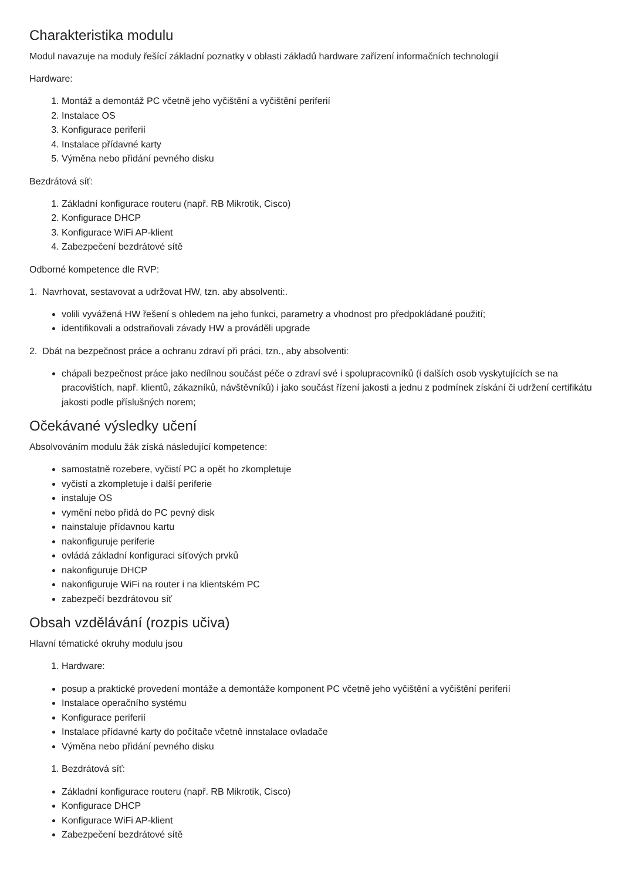Charakteristika modulu
Modul navazuje na moduly řešící základní poznatky v oblasti základů hardware zařízení informačních technologií
Hardware:
1. Montáž a demontáž PC včetně jeho vyčištění a vyčištění periferií
2. Instalace OS
3. Konfigurace periferií
4. Instalace přídavné karty
5. Výměna nebo přidání pevného disku
Bezdrátová síť:
1. Základní konfigurace routeru (např. RB Mikrotik, Cisco)
2. Konfigurace DHCP
3. Konfigurace WiFi AP-klient
4. Zabezpečení bezdrátové sítě
Odborné kompetence dle RVP:
1. Navrhovat, sestavovat a udržovat HW, tzn. aby absolventi:.
volili vyvážená HW řešení s ohledem na jeho funkci, parametry a vhodnost pro předpokládané použití;
identifikovali a odstraňovali závady HW a prováděli upgrade
2. Dbát na bezpečnost práce a ochranu zdraví při práci, tzn., aby absolventi:
chápali bezpečnost práce jako nedílnou součást péče o zdraví své i spolupracovníků (i dalších osob vyskytujících se na pracovištích, např. klientů, zákazníků, návštěvníků) i jako součást řízení jakosti a jednu z podmínek získání či udržení certifikátu jakosti podle příslušných norem;
Očekávané výsledky učení
Absolvováním modulu žák získá následující kompetence:
samostatně rozebere, vyčistí PC a opět ho zkompletuje
vyčistí a zkompletuje i další periferie
instaluje OS
vymění nebo přidá do PC pevný disk
nainstaluje přídavnou kartu
nakonfiguruje periferie
ovládá základní konfiguraci síťových prvků
nakonfiguruje DHCP
nakonfiguruje WiFi na router i na klientském PC
zabezpečí bezdrátovou síť
Obsah vzdělávání (rozpis učiva)
Hlavní tématické okruhy modulu jsou
1. Hardware:
posup a praktické provedení montáže a demontáže komponent PC včetně jeho vyčištění a vyčištění periferií
Instalace operačního systému
Konfigurace periferií
Instalace přídavné karty do počítače včetně innstalace ovladače
Výměna nebo přidání pevného disku
1. Bezdrátová síť:
Základní konfigurace routeru (např. RB Mikrotik, Cisco)
Konfigurace DHCP
Konfigurace WiFi AP-klient
Zabezpečení bezdrátové sítě